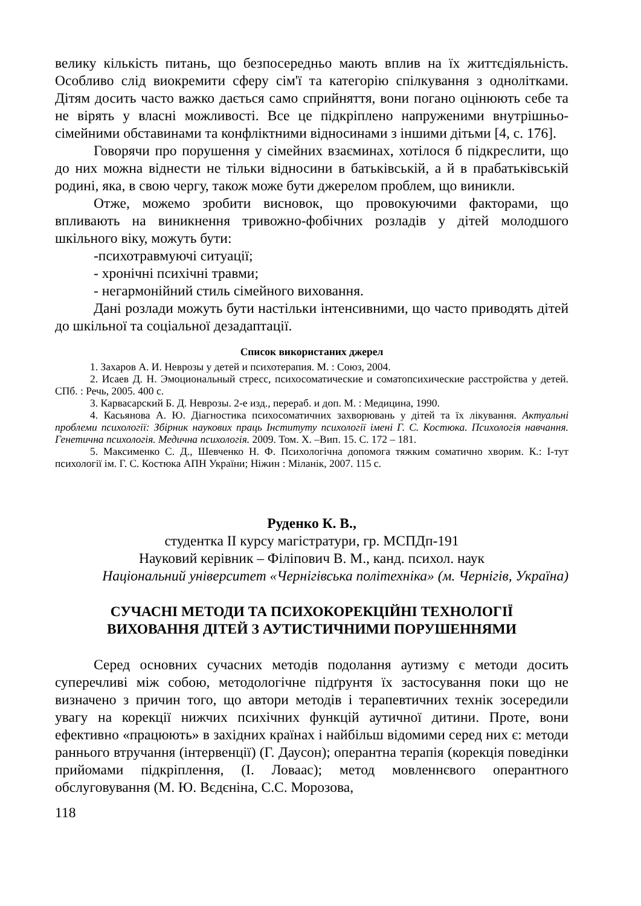велику кількість питань, що безпосередньо мають вплив на їх життєдіяльність. Особливо слід виокремити сферу сім'ї та категорію спілкування з однолітками. Дітям досить часто важко дається само сприйняття, вони погано оцінюють себе та не вірять у власні можливості. Все це підкріплено напруженими внутрішньо-сімейними обставинами та конфліктними відносинами з іншими дітьми [4, с. 176].
Говорячи про порушення у сімейних взаєминах, хотілося б підкреслити, що до них можна віднести не тільки відносини в батьківській, а й в прабатьківській родині, яка, в свою чергу, також може бути джерелом проблем, що виникли.
Отже, можемо зробити висновок, що провокуючими факторами, що впливають на виникнення тривожно-фобічних розладів у дітей молодшого шкільного віку, можуть бути:
-психотравмуючі ситуації;
- хронічні психічні травми;
- негармонійний стиль сімейного виховання.
Дані розлади можуть бути настільки інтенсивними, що часто приводять дітей до шкільної та соціальної дезадаптації.
Список використаних джерел
1. Захаров А. И. Неврозы у детей и психотерапия. М. : Союз, 2004.
2. Исаев Д. Н. Эмоциональный стресс, психосоматические и соматопсихические расстройства у детей. СПб. : Речь, 2005. 400 с.
3. Карвасарский Б. Д. Неврозы. 2-е изд., перераб. и доп. М. : Медицина, 1990.
4. Касьянова А. Ю. Діагностика психосоматичних захворювань у дітей та їх лікування. Актуальні проблеми психології: Збірник наукових праць Інституту психології імені Г. С. Костюка. Психологія навчання. Генетична психологія. Медична психологія. 2009. Том. Х. –Вип. 15. С. 172 – 181.
5. Максименко С. Д., Шевченко Н. Ф. Психологічна допомога тяжким соматично хворим. К.: І-тут психології ім. Г. С. Костюка АПН України; Ніжин : Міланік, 2007. 115 с.
Руденко К. В.,
студентка ІІ курсу магістратури, гр. МСПДп-191
Науковий керівник – Філіпович В. М., канд. психол. наук
Національний університет «Чернігівська політехніка» (м. Чернігів, Україна)
СУЧАСНІ МЕТОДИ ТА ПСИХОКОРЕКЦІЙНІ ТЕХНОЛОГІЇ
ВИХОВАННЯ ДІТЕЙ З АУТИСТИЧНИМИ ПОРУШЕННЯМИ
Серед основних сучасних методів подолання аутизму є методи досить суперечливі між собою, методологічне підґрунтя їх застосування поки що не визначено з причин того, що автори методів і терапевтичних технік зосередили увагу на корекції нижчих психічних функцій аутичної дитини. Проте, вони ефективно «працюють» в західних країнах і найбільш відомими серед них є: методи раннього втручання (інтервенції) (Г. Даусон); оперантна терапія (корекція поведінки прийомами підкріплення, (І. Ловаас); метод мовленнєвого оперантного обслуговування (М. Ю. Вєдєніна, С.С. Морозова,
118